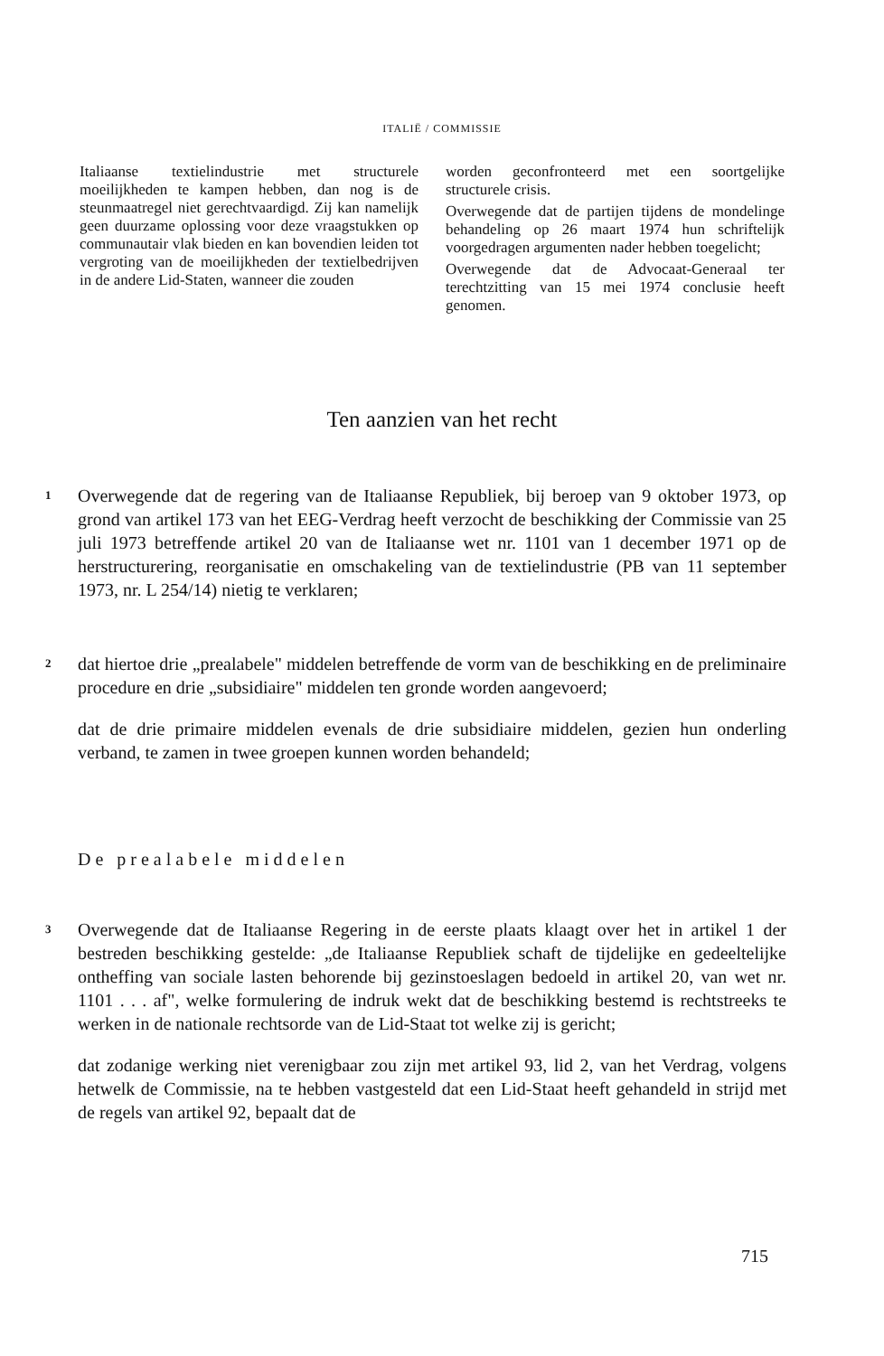ITALIË / COMMISSIE
Italiaanse textielindustrie met structurele moeilijkheden te kampen hebben, dan nog is de steunmaatregel niet gerechtvaardigd. Zij kan namelijk geen duurzame oplossing voor deze vraagstukken op communautair vlak bieden en kan bovendien leiden tot vergroting van de moeilijkheden der textielbedrijven in de andere Lid-Staten, wanneer die zouden
worden geconfronteerd met een soortgelijke structurele crisis.
Overwegende dat de partijen tijdens de mondelinge behandeling op 26 maart 1974 hun schriftelijk voorgedragen argumenten nader hebben toegelicht;
Overwegende dat de Advocaat-Generaal ter terechtzitting van 15 mei 1974 conclusie heeft genomen.
Ten aanzien van het recht
1 Overwegende dat de regering van de Italiaanse Republiek, bij beroep van 9 oktober 1973, op grond van artikel 173 van het EEG-Verdrag heeft verzocht de beschikking der Commissie van 25 juli 1973 betreffende artikel 20 van de Italiaanse wet nr. 1101 van 1 december 1971 op de herstructurering, reorganisatie en omschakeling van de textielindustrie (PB van 11 september 1973, nr. L 254/14) nietig te verklaren;
2 dat hiertoe drie „prealabele" middelen betreffende de vorm van de beschikking en de preliminaire procedure en drie „subsidiaire" middelen ten gronde worden aangevoerd;
dat de drie primaire middelen evenals de drie subsidiaire middelen, gezien hun onderling verband, te zamen in twee groepen kunnen worden behandeld;
De prealabele middelen
3 Overwegende dat de Italiaanse Regering in de eerste plaats klaagt over het in artikel 1 der bestreden beschikking gestelde: „de Italiaanse Republiek schaft de tijdelijke en gedeeltelijke ontheffing van sociale lasten behorende bij gezinstoeslagen bedoeld in artikel 20, van wet nr. 1101 . . . af", welke formulering de indruk wekt dat de beschikking bestemd is rechtstreeks te werken in de nationale rechtsorde van de Lid-Staat tot welke zij is gericht;
dat zodanige werking niet verenigbaar zou zijn met artikel 93, lid 2, van het Verdrag, volgens hetwelk de Commissie, na te hebben vastgesteld dat een Lid-Staat heeft gehandeld in strijd met de regels van artikel 92, bepaalt dat de
715